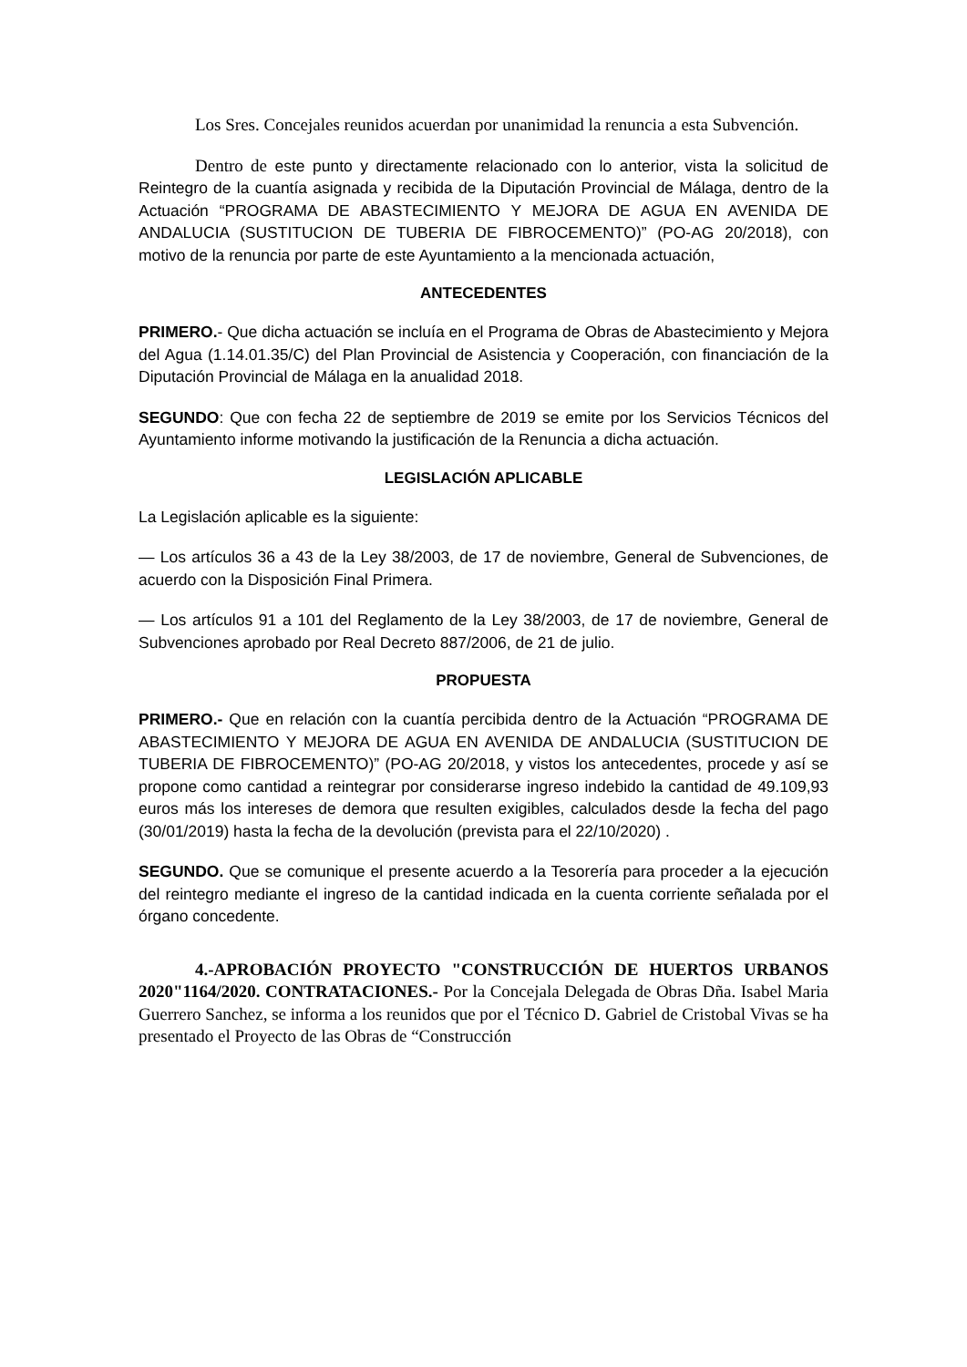Los Sres. Concejales reunidos acuerdan por unanimidad la renuncia a esta Subvención.
Dentro de este punto y directamente relacionado con lo anterior, vista la solicitud de Reintegro de la cuantía asignada y recibida de la Diputación Provincial de Málaga, dentro de la Actuación “PROGRAMA DE ABASTECIMIENTO Y MEJORA DE AGUA EN AVENIDA DE ANDALUCIA (SUSTITUCION DE TUBERIA DE FIBROCEMENTO)” (PO-AG 20/2018), con motivo de la renuncia por parte de este Ayuntamiento a la mencionada actuación,
ANTECEDENTES
PRIMERO.- Que dicha actuación se incluía en el Programa de Obras de Abastecimiento y Mejora del Agua (1.14.01.35/C) del Plan Provincial de Asistencia y Cooperación, con financiación de la Diputación Provincial de Málaga en la anualidad 2018.
SEGUNDO: Que con fecha 22 de septiembre de 2019 se emite por los Servicios Técnicos del Ayuntamiento informe motivando la justificación de la Renuncia a dicha actuación.
LEGISLACIÓN APLICABLE
La Legislación aplicable es la siguiente:
— Los artículos 36 a 43 de la Ley 38/2003, de 17 de noviembre, General de Subvenciones, de acuerdo con la Disposición Final Primera.
— Los artículos 91 a 101 del Reglamento de la Ley 38/2003, de 17 de noviembre, General de Subvenciones aprobado por Real Decreto 887/2006, de 21 de julio.
PROPUESTA
PRIMERO.- Que en relación con la cuantía percibida dentro de la Actuación “PROGRAMA DE ABASTECIMIENTO Y MEJORA DE AGUA EN AVENIDA DE ANDALUCIA (SUSTITUCION DE TUBERIA DE FIBROCEMENTO)” (PO-AG 20/2018, y vistos los antecedentes, procede y así se propone como cantidad a reintegrar por considerarse ingreso indebido la cantidad de 49.109,93 euros más los intereses de demora que resulten exigibles, calculados desde la fecha del pago (30/01/2019) hasta la fecha de la devolución (prevista para el 22/10/2020) .
SEGUNDO. Que se comunique el presente acuerdo a la Tesorería para proceder a la ejecución del reintegro mediante el ingreso de la cantidad indicada en la cuenta corriente señalada por el órgano concedente.
4.-APROBACIÓN PROYECTO "CONSTRUCCIÓN DE HUERTOS URBANOS 2020"1164/2020. CONTRATACIONES.- Por la Concejala Delegada de Obras Dña. Isabel Maria Guerrero Sanchez, se informa a los reunidos que por el Técnico D. Gabriel de Cristobal Vivas se ha presentado el Proyecto de las Obras de “Construcción